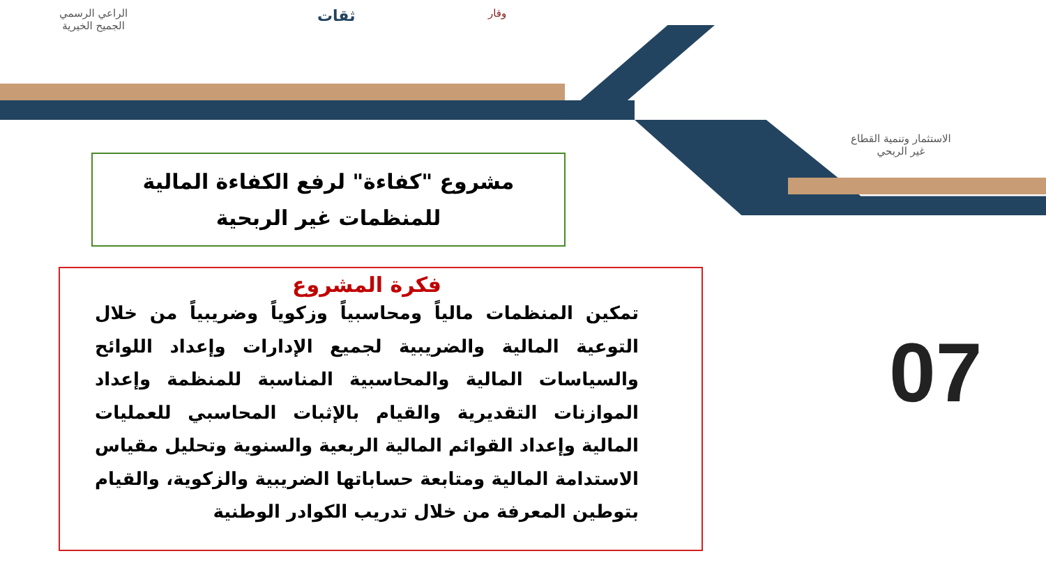الراعي الرسمي
الجميح الخيرية
ثقات وقار
الاستثمار وتنمية القطاع
غير الربحي
مشروع "كفاءة" لرفع الكفاءة المالية
للمنظمات غير الربحية
فكرة المشروع
تمكين المنظمات مالياً ومحاسبياً وزكوياً وضريبياً من خلال التوعية المالية والضريبية لجميع الإدارات وإعداد اللوائح والسياسات المالية والمحاسبية المناسبة للمنظمة وإعداد الموازنات التقديرية والقيام بالإثبات المحاسبي للعمليات المالية وإعداد القوائم المالية الربعية والسنوية وتحليل مقياس الاستدامة المالية ومتابعة حساباتها الضريبية والزكوية، والقيام بتوطين المعرفة من خلال تدريب الكوادر الوطنية
07